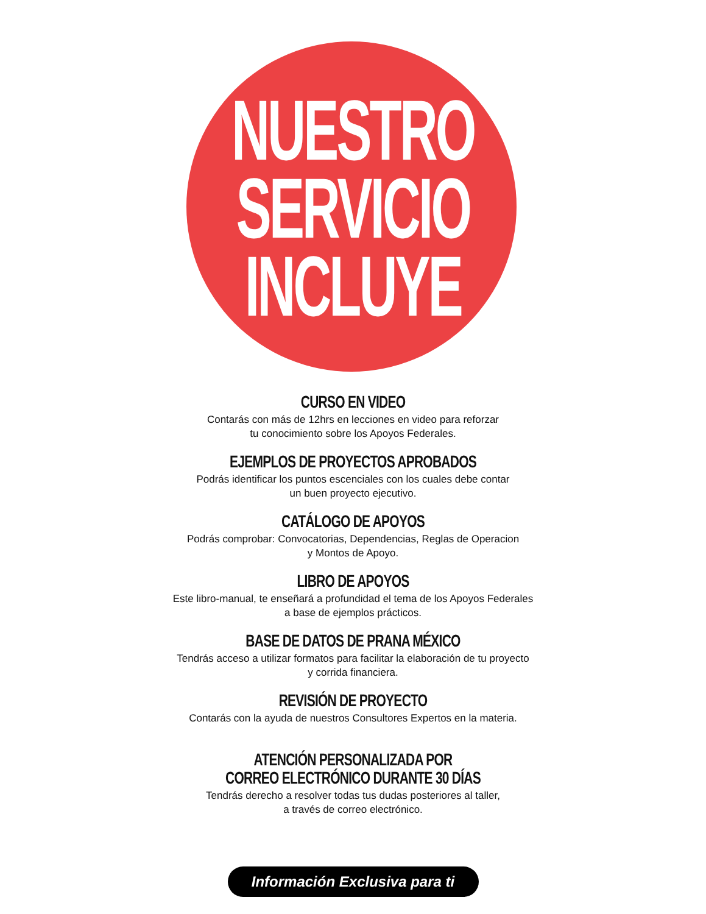NUESTRO
SERVICIO
INCLUYE
CURSO EN VIDEO
Contarás con más de 12hrs en lecciones en video para reforzar
tu conocimiento sobre los Apoyos Federales.
EJEMPLOS DE PROYECTOS APROBADOS
Podrás identificar los puntos escenciales con los cuales debe contar
un buen proyecto ejecutivo.
CATÁLOGO DE APOYOS
Podrás comprobar: Convocatorias, Dependencias, Reglas de Operacion
y Montos de Apoyo.
LIBRO DE APOYOS
Este libro-manual, te enseñará a profundidad el tema de los Apoyos Federales
a base de ejemplos prácticos.
BASE DE DATOS DE PRANA MÉXICO
Tendrás acceso a utilizar formatos para facilitar la elaboración de tu proyecto
y corrida financiera.
REVISIÓN DE PROYECTO
Contarás con la ayuda de nuestros Consultores Expertos en la materia.
ATENCIÓN PERSONALIZADA POR
CORREO ELECTRÓNICO DURANTE 30 DÍAS
Tendrás derecho a resolver todas tus dudas posteriores al taller,
a través de correo electrónico.
Información Exclusiva para ti